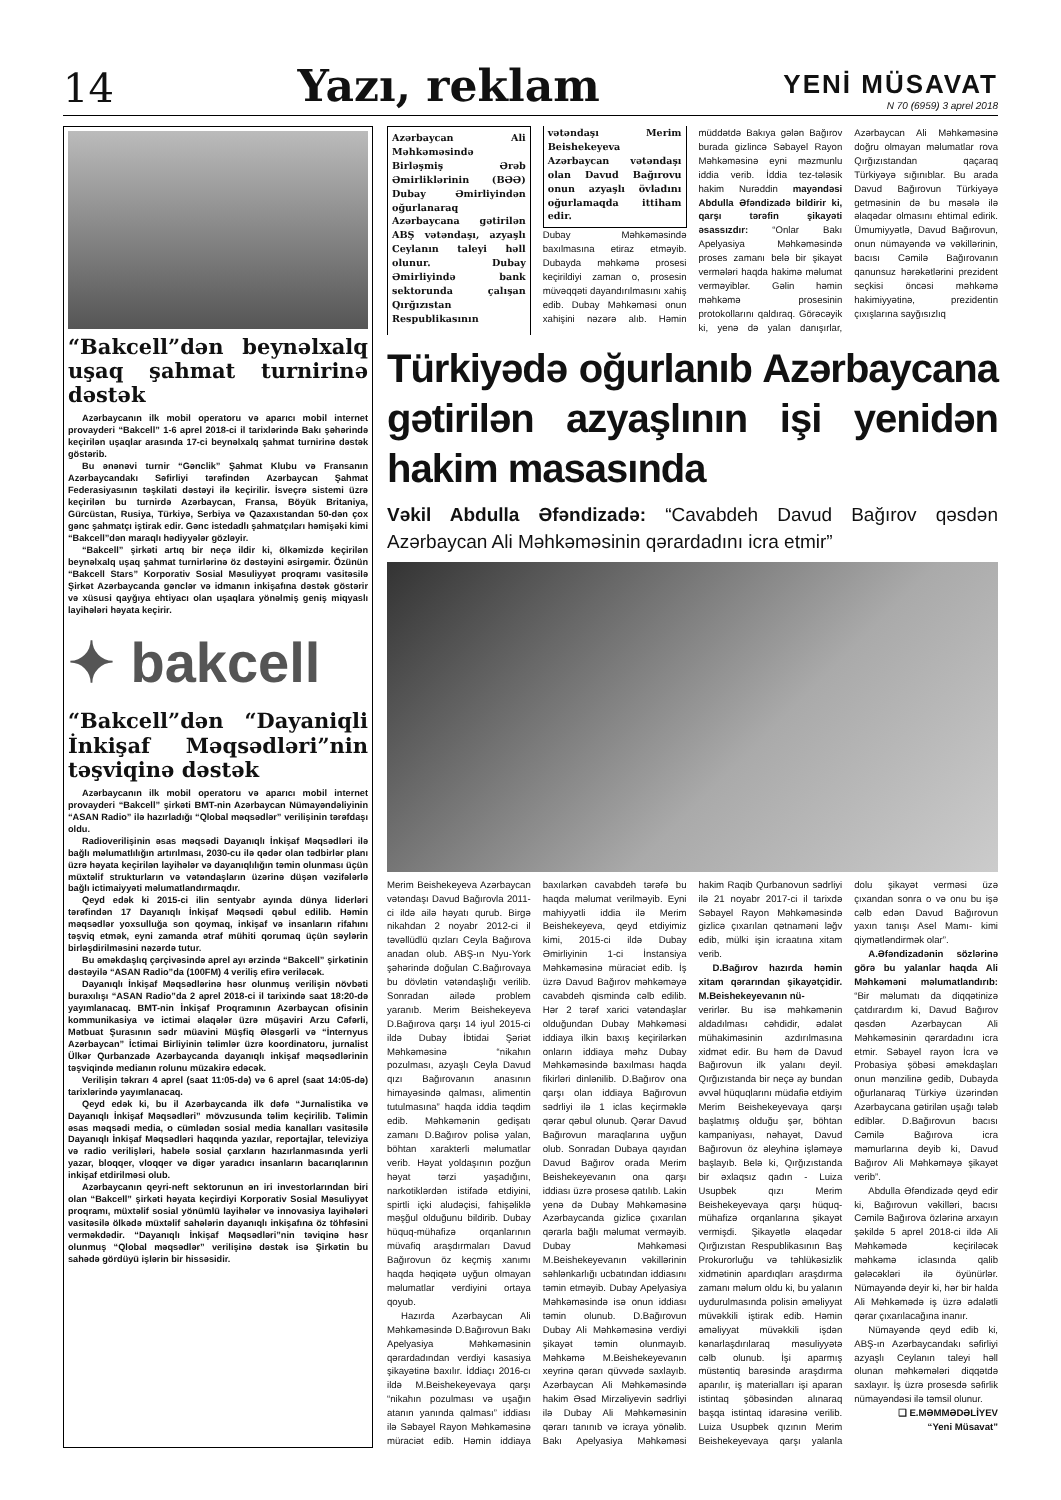14
Yazı, reklam
YENİ MÜSAVAT
N 70 (6959) 3 aprel 2018
“Bakcell”dən beynəlxalq uşaq şahmat turnirinə dəstək
Azərbaycanın ilk mobil operatoru və aparıcı mobil internet provayderi “Bakcell” 1-6 aprel 2018-ci il tarixlərində Bakı şəhərində keçirilən uşaqlar arasında 17-ci beynəlxalq şahmat turnirinə dəstək göstərib.
Bu ənənəvi turnir “Gənclik” Şahmat Klubu və Fransanın Azərbaycandakı Səfirliyi tərəfindən Azərbaycan Şahmat Federasiyasının təşkilati dəstəyi ilə keçirilir. İsveçrə sistemi üzrə keçirilən bu turnirdə Azərbaycan, Fransa, Böyük Britaniya, Gürcüstan, Rusiya, Türkiyə, Serbiya və Qazaxıstandan 50-dən çox gənc şahmatçı iştirak edir. Gənc istedadlı şahmatçıları həmişəki kimi “Bakcell”dən maraqlı hədiyyələr gözləyir.
“Bakcell” şirkəti artıq bir neçə ildir ki, ölkəmizdə keçirilən beynəlxalq uşaq şahmat turnirlərinə öz dəstəyini əsirgəmir. Özünün “Bakcell Stars” Korporativ Sosial Məsuliyyət proqramı vasitəsilə Şirkət Azərbaycanda gənclər və idmanın inkişafına dəstək göstərir və xüsusi qayğıya ehtiyacı olan uşaqlara yönəlmiş geniş miqyaslı layihələri həyata keçirir.
✦ bakcell
“Bakcell”dən “Dayaniqli İnkişaf Məqsədləri”nin təşviqinə dəstək
Azərbaycanın ilk mobil operatoru və aparıcı mobil internet provayderi “Bakcell” şirkəti BMT-nin Azərbaycan Nümayəndəliyinin “ASAN Radio” ilə hazırladığı “Qlobal məqsədlər” verilişinin tərəfdaşı oldu.
Radioverilişinin əsas məqsədi Dayanıqlı İnkişaf Məqsədləri ilə bağlı məlumatlılığın artırılması, 2030-cu ilə qədər olan tədbirlər planı üzrə həyata keçirilən layihələr və dayanıqlılığın təmin olunması üçün müxtəlif strukturların və vətəndaşların üzərinə düşən vəzifələrlə bağlı ictimaiyyəti məlumatlandırmaqdır.
Qeyd edək ki 2015-ci ilin sentyabr ayında dünya liderləri tərəfindən 17 Dayanıqlı İnkişaf Məqsədi qəbul edilib. Həmin məqsədlər yoxsulluğa son qoymaq, inkişaf və insanların rifahını təşviq etmək, eyni zamanda ətraf mühiti qorumaq üçün səylərin birləşdirilməsini nəzərdə tutur.
Bu əməkdaşlıq çərçivəsində aprel ayı ərzində “Bakcell” şirkətinin dəstəyilə “ASAN Radio”da (100FM) 4 veriliş efirə veriləcək.
Dayanıqlı İnkişaf Məqsədlərinə həsr olunmuş verilişin növbəti buraxılışı “ASAN Radio”da 2 aprel 2018-ci il tarixində saat 18:20-də yayımlanacaq. BMT-nin İnkişaf Proqramının Azərbaycan ofisinin kommunikasiya və ictimai əlaqələr üzrə müşaviri Arzu Cəfərli, Mətbuat Şurasının sədr müavini Müşfiq Ələsgərli və “İnternyus Azərbaycan” İctimai Birliyinin təlimlər üzrə koordinatoru, jurnalist Ülkər Qurbanzadə Azərbaycanda dayanıqlı inkişaf məqsədlərinin təşviqində medianın rolunu müzakirə edəcək.
Verilişin təkrarı 4 aprel (saat 11:05-də) və 6 aprel (saat 14:05-də) tarixlərində yayımlanacaq.
Qeyd edək ki, bu il Azərbaycanda ilk dəfə “Jurnalistika və Dayanıqlı İnkişaf Məqsədləri” mövzusunda təlim keçirilib. Təlimin əsas məqsədi media, o cümlədən sosial media kanalları vasitəsilə Dayanıqlı İnkişaf Məqsədləri haqqında yazılar, reportajlar, televiziya və radio verilişləri, habelə sosial çarxların hazırlanmasında yerli yazar, bloqqer, vloqqer və digər yaradıcı insanların bacarıqlarının inkişaf etdirilməsi olub.
Azərbaycanın qeyri-neft sektorunun ən iri investorlarından biri olan “Bakcell” şirkəti həyata keçirdiyi Korporativ Sosial Məsuliyyət proqramı, müxtəlif sosial yönümlü layihələr və innovasiya layihələri vasitəsilə ölkədə müxtəlif sahələrin dayanıqlı inkişafına öz töhfəsini verməkdədir. “Dayanıqlı İnkişaf Məqsədləri”nin təviqinə həsr olunmuş “Qlobal məqsədlər” verilişinə dəstək isə Şirkətin bu sahədə gördüyü işlərin bir hissəsidir.
Azərbaycan Ali Məhkəməsində Birləşmiş Ərəb Əmirliklərinin (BƏƏ) Dubay Əmirliyindən oğurlanaraq Azərbaycana gətirilən ABŞ vətəndaşı, azyaşlı Ceylanın taleyi həll olunur. Dubay Əmirliyində bank sektorunda çalışan Qırğızıstan Respublikasının vətəndaşı Merim Beishekeyeva Azərbaycan vətəndaşı olan Davud Bağırovu onun azyaşlı övladını oğurlamaqda ittiham edir.
Dubay Məhkəməsində baxılmasına etiraz etməyib. Dubayda məhkəmə prosesi keçirildiyi zaman o, prosesin müvəqqəti dayandırılmasını xahiş edib. Dubay Məhkəməsi onun xahişini nəzərə alıb. Həmin müddətdə Bakıya gələn Bağırov burada gizlincə Səbayel Rayon Məhkəməsinə eyni məzmunlu iddia verib. İddia tez-tələsik hakim Nurəddin mayəndəsi Abdulla Əfəndizadə bildirir ki, qarşı tərəfin şikayəti əsassızdır: “Onlar Bakı Apelyasiya Məhkəməsində proses zamanı belə bir şikayət vermələri haqda hakimə məlumat verməyiblər. Gəlin həmin məhkəmə prosesinin protokollarını qaldıraq. Görəcəyik ki, yenə də yalan danışırlar, Azərbaycan Ali Məhkəməsinə doğru olmayan məlumatlar rova Qırğızıstandan qaçaraq Türkiyəyə sığınıblar. Bu arada Davud Bağırovun Türkiyəyə getməsinin də bu məsələ ilə əlaqədar olmasını ehtimal edirik. Ümumiyyətlə, Davud Bağırovun, onun nümayəndə və vəkillərinin, bacısı Cəmilə Bağırovanın qanunsuz hərəkətlərini prezident seçkisi öncəsi məhkəmə hakimiyyətinə, prezidentin çıxışlarına sayğısızlıq
Türkiyədə oğurlanıb Azərbaycana gətirilən azyaşlının işi yenidən hakim masasında
Vəkil Abdulla Əfəndizadə: “Cavabdeh Davud Bağırov qəsdən Azərbaycan Ali Məhkəməsinin qərardadını icra etmir”
Merim Beishekeyeva Azərbaycan vətəndaşı Davud Bağırovla 2011-ci ildə ailə həyatı qurub. Birgə nikahdan 2 noyabr 2012-ci il təvəllüdlü qızları Ceyla Bağırova anadan olub. ABŞ-ın Nyu-York şəhərində doğulan C.Bağırovaya bu dövlətin vətəndaşlığı verilib. Sonradan ailədə problem yaranıb. Merim Beishekeyeva D.Bağırova qarşı 14 iyul 2015-ci ildə Dubay İbtidai Şəriət Məhkəməsinə “nikahın pozulması, azyaşlı Ceyla Davud qızı Bağırovanın anasının himayəsində qalması, alimentin tutulmasına” haqda iddia təqdim edib. Məhkəmənin gedişatı zamanı D.Bağırov polisə yalan, böhtan xarakterli məlumatlar verib. Həyat yoldaşının pozğun həyat tərzi yaşadığını, narkotiklərdən istifadə etdiyini, spirtli içki aludəçisi, fahişəliklə məşğul olduğunu bildirib. Dubay hüquq-mühafizə orqanlarının müvafiq araşdırmaları Davud Bağırovun öz keçmiş xanımı haqda həqiqətə uyğun olmayan məlumatlar verdiyini ortaya qoyub.
Hazırda Azərbaycan Ali Məhkəməsində D.Bağırovun Bakı Apelyasiya Məhkəməsinin qərardadından verdiyi kasasiya şikayətinə baxılır. İddiaçı 2016-cı ildə M.Beishekeyevaya qarşı “nikahın pozulması və uşağın atanın yanında qalması” iddiası ilə Səbayel Rayon Məhkəməsinə müraciət edib. Həmin iddiaya baxılarkən cavabdeh tərəfə bu haqda məlumat verilməyib. Eyni mahiyyətli iddia ilə Merim Beishekeyeva, qeyd etdiyimiz kimi, 2015-ci ildə Dubay Əmirliyinin 1-ci İnstansiya Məhkəməsinə müraciət edib. İş üzrə Davud Bağırov məhkəməyə cavabdeh qismində cəlb edilib. Hər 2 tərəf xarici vətəndaşlar olduğundan Dubay Məhkəməsi iddiaya ilkin baxış keçirilərkən onların iddiaya məhz Dubay Məhkəməsində baxılması haqda fikirləri dinlənilib. D.Bağırov ona qarşı olan iddiaya Bağırovun sədrliyi ilə 1 iclas keçirməklə qərar qəbul olunub. Qərar Davud Bağırovun maraqlarına uyğun olub. Sonradan Dubaya qayıdan Davud Bağırov orada Merim Beishekeyevanın ona qarşı iddiası üzrə prosesə qatılıb. Lakin yenə də Dubay Məhkəməsinə Azərbaycanda gizlicə çıxarılan qərarla bağlı məlumat verməyib. Dubay Məhkəməsi M.Beishekeyevanın vəkillərinin səhlənkarlığı ucbatından iddiasını təmin etməyib. Dubay Apelyasiya Məhkəməsində isə onun iddiası təmin olunub. D.Bağırovun Dubay Ali Məhkəməsinə verdiyi şikayət təmin olunmayıb. Məhkəmə M.Beishekeyevanın xeyrinə qərarı qüvvədə saxlayıb. Azərbaycan Ali Məhkəməsində hakim Əsəd Mirzəliyevin sədrliyi ilə Dubay Ali Məhkəməsinin qərarı tanınıb və icraya yönəlib. Bakı Apelyasiya Məhkəməsi hakim Raqib Qurbanovun sədrliyi ilə 21 noyabr 2017-ci il tarixdə Səbayel Rayon Məhkəməsində gizlicə çıxarılan qətnaməni ləğv edib, mülki işin icraatına xitam verib.
D.Bağırov hazırda həmin xitam qərarından şikayətçidir. M.Beishekeyevanın nü-
verirlər. Bu isə məhkəmənin aldadılması cəhdidir, ədalət mühakiməsinin azdırılmasına xidmət edir. Bu həm də Davud Bağırovun ilk yalanı deyil. Qırğızıstanda bir neçə ay bundan əvvəl hüquqlarını müdafiə etdiyim Merim Beishekeyevaya qarşı başlatmış olduğu şər, böhtan kampaniyası, nəhayət, Davud Bağırovun öz əleyhinə işləməyə başlayıb. Belə ki, Qırğızıstanda bir əxlaqsız qadın - Luiza Usupbek qızı Merim Beishekeyevaya qarşı hüquq-mühafizə orqanlarına şikayət vermişdi. Şikayətlə əlaqədar Qırğızıstan Respublikasının Baş Prokurorluğu və təhlükəsizlik xidmətinin apardıqları araşdırma zamanı məlum oldu ki, bu yalanın uydurulmasında polisin əməliyyat müvəkkili iştirak edib. Həmin əməliyyat müvəkkili işdən kənarlaşdırılaraq məsuliyyətə cəlb olunub. İşi aparmış müstəntiq barəsində araşdırma aparılır, iş materialları işi aparan istintaq şöbəsindən alınaraq başqa istintaq idarəsinə verilib. Luiza Usupbek qızının Merim Beishekeyevaya qarşı yalanla dolu şikayət verməsi üzə çıxandan sonra o və onu bu işə cəlb edən Davud Bağırovun yaxın tanışı Asel Mamı- kimi qiymətləndirmək olar”.
A.Əfəndizadənin sözlərinə görə bu yalanlar haqda Ali Məhkəməni məlumatlandırıb: “Bir məlumatı da diqqətinizə çatdırardım ki, Davud Bağırov qəsdən Azərbaycan Ali Məhkəməsinin qərardadını icra etmir. Səbayel rayon İcra və Probasiya şöbəsi əməkdaşları onun mənzilinə gedib, Dubayda oğurlanaraq Türkiyə üzərindən Azərbaycana gətirilən uşağı tələb ediblər. D.Bağırovun bacısı Cəmilə Bağırova icra məmurlarına deyib ki, Davud Bağırov Ali Məhkəməyə şikayət verib”.
Abdulla Əfəndizadə qeyd edir ki, Bağırovun vəkilləri, bacısı Cəmilə Bağırova özlərinə arxayın şəkildə 5 aprel 2018-ci ildə Ali Məhkəmədə keçiriləcək məhkəmə iclasında qalib gələcəkləri ilə öyünürlər. Nümayəndə deyir ki, hər bir halda Ali Məhkəmədə iş üzrə ədalətli qərar çıxarılacağına inanır.
Nümayəndə qeyd edib ki, ABŞ-ın Azərbaycandakı səfirliyi azyaşlı Ceylanın taleyi həll olunan məhkəmələri diqqətdə saxlayır. İş üzrə prosesdə səfirlik nümayəndəsi ilə təmsil olunur.
❑ E.MƏMMƏDƏLİYEV
“Yeni Müsavat”